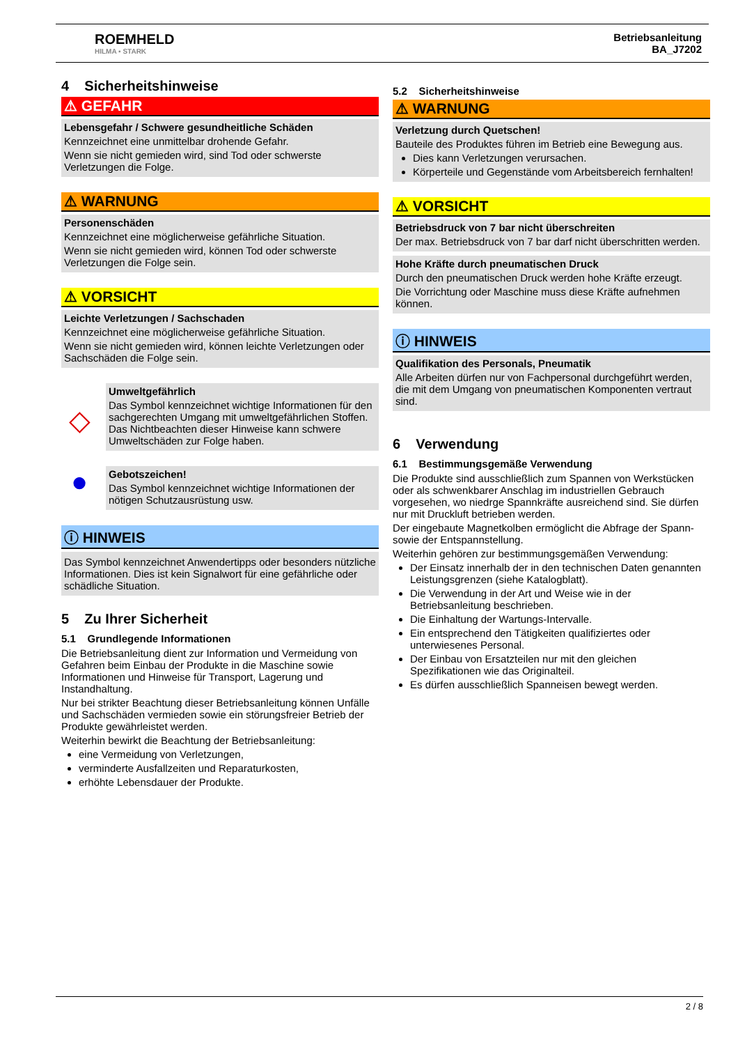ROEMHELD
HILMA ▪ STARK
Betriebsanleitung
BA_J7202
4 Sicherheitshinweise
⚠ GEFAHR
Lebensgefahr / Schwere gesundheitliche Schäden
Kennzeichnet eine unmittelbar drohende Gefahr.
Wenn sie nicht gemieden wird, sind Tod oder schwerste Verletzungen die Folge.
⚠ WARNUNG
Personenschäden
Kennzeichnet eine möglicherweise gefährliche Situation.
Wenn sie nicht gemieden wird, können Tod oder schwerste Verletzungen die Folge sein.
⚠ VORSICHT
Leichte Verletzungen / Sachschaden
Kennzeichnet eine möglicherweise gefährliche Situation.
Wenn sie nicht gemieden wird, können leichte Verletzungen oder Sachschäden die Folge sein.
◇
Umweltgefährlich
Das Symbol kennzeichnet wichtige Informationen für den sachgerechten Umgang mit umweltgefährlichen Stoffen.
Das Nichtbeachten dieser Hinweise kann schwere Umweltschäden zur Folge haben.
●
Gebotszeichen!
Das Symbol kennzeichnet wichtige Informationen der nötigen Schutzausrüstung usw.
ⓘ HINWEIS
Das Symbol kennzeichnet Anwendertipps oder besonders nützliche Informationen. Dies ist kein Signalwort für eine gefährliche oder schädliche Situation.
5 Zu Ihrer Sicherheit
5.1 Grundlegende Informationen
Die Betriebsanleitung dient zur Information und Vermeidung von Gefahren beim Einbau der Produkte in die Maschine sowie Informationen und Hinweise für Transport, Lagerung und Instandhaltung.
Nur bei strikter Beachtung dieser Betriebsanleitung können Unfälle und Sachschäden vermieden sowie ein störungsfreier Betrieb der Produkte gewährleistet werden.
Weiterhin bewirkt die Beachtung der Betriebsanleitung:
eine Vermeidung von Verletzungen,
verminderte Ausfallzeiten und Reparaturkosten,
erhöhte Lebensdauer der Produkte.
5.2 Sicherheitshinweise
⚠ WARNUNG
Verletzung durch Quetschen!
Bauteile des Produktes führen im Betrieb eine Bewegung aus.
Dies kann Verletzungen verursachen.
Körperteile und Gegenstände vom Arbeitsbereich fernhalten!
⚠ VORSICHT
Betriebsdruck von 7 bar nicht überschreiten
Der max. Betriebsdruck von 7 bar darf nicht überschritten werden.
Hohe Kräfte durch pneumatischen Druck
Durch den pneumatischen Druck werden hohe Kräfte erzeugt.
Die Vorrichtung oder Maschine muss diese Kräfte aufnehmen können.
ⓘ HINWEIS
Qualifikation des Personals, Pneumatik
Alle Arbeiten dürfen nur von Fachpersonal durchgeführt werden, die mit dem Umgang von pneumatischen Komponenten vertraut sind.
6 Verwendung
6.1 Bestimmungsgemäße Verwendung
Die Produkte sind ausschließlich zum Spannen von Werkstücken oder als schwenkbarer Anschlag im industriellen Gebrauch vorgesehen, wo niedrge Spannkräfte ausreichend sind. Sie dürfen nur mit Druckluft betrieben werden.
Der eingebaute Magnetkolben ermöglicht die Abfrage der Spann- sowie der Entspannstellung.
Weiterhin gehören zur bestimmungsgemäßen Verwendung:
Der Einsatz innerhalb der in den technischen Daten genannten Leistungsgrenzen (siehe Katalogblatt).
Die Verwendung in der Art und Weise wie in der Betriebsanleitung beschrieben.
Die Einhaltung der Wartungs-Intervalle.
Ein entsprechend den Tätigkeiten qualifiziertes oder unterwiesenes Personal.
Der Einbau von Ersatzteilen nur mit den gleichen Spezifikationen wie das Originalteil.
Es dürfen ausschließlich Spanneisen bewegt werden.
2 / 8